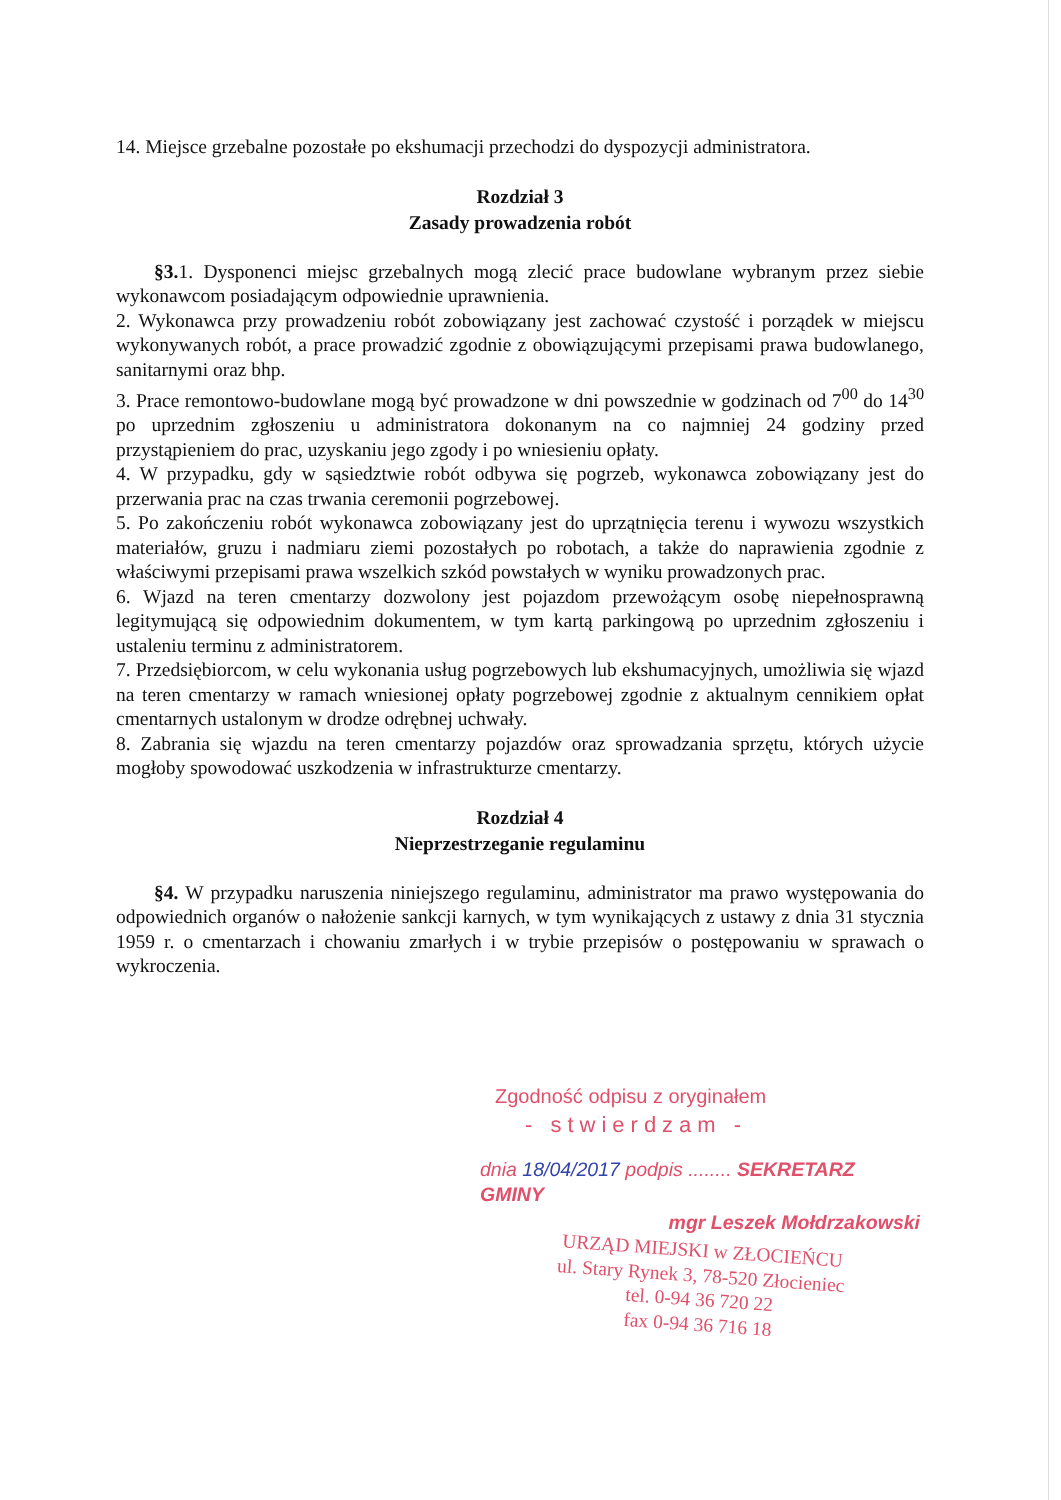14. Miejsce grzebalne pozostałe po ekshumacji przechodzi do dyspozycji administratora.
Rozdział 3
Zasady prowadzenia robót
§3. 1. Dysponenci miejsc grzebalnych mogą zlecić prace budowlane wybranym przez siebie wykonawcom posiadającym odpowiednie uprawnienia.
2. Wykonawca przy prowadzeniu robót zobowiązany jest zachować czystość i porządek w miejscu wykonywanych robót, a prace prowadzić zgodnie z obowiązującymi przepisami prawa budowlanego, sanitarnymi oraz bhp.
3. Prace remontowo-budowlane mogą być prowadzone w dni powszednie w godzinach od 7<sup>00</sup> do 14<sup>30</sup> po uprzednim zgłoszeniu u administratora dokonanym na co najmniej 24 godziny przed przystąpieniem do prac, uzyskaniu jego zgody i po wniesieniu opłaty.
4. W przypadku, gdy w sąsiedztwie robót odbywa się pogrzeb, wykonawca zobowiązany jest do przerwania prac na czas trwania ceremonii pogrzebowej.
5. Po zakończeniu robót wykonawca zobowiązany jest do uprzątnięcia terenu i wywozu wszystkich materiałów, gruzu i nadmiaru ziemi pozostałych po robotach, a także do naprawienia zgodnie z właściwymi przepisami prawa wszelkich szkód powstałych w wyniku prowadzonych prac.
6. Wjazd na teren cmentarzy dozwolony jest pojazdom przewożącym osobę niepełnosprawną legitymującą się odpowiednim dokumentem, w tym kartą parkingową po uprzednim zgłoszeniu i ustaleniu terminu z administratorem.
7. Przedsiębiorcom, w celu wykonania usług pogrzebowych lub ekshumacyjnych, umożliwia się wjazd na teren cmentarzy w ramach wniesionej opłaty pogrzebowej zgodnie z aktualnym cennikiem opłat cmentarnych ustalonym w drodze odrębnej uchwały.
8. Zabrania się wjazdu na teren cmentarzy pojazdów oraz sprowadzania sprzętu, których użycie mogłoby spowodować uszkodzenia w infrastrukturze cmentarzy.
Rozdział 4
Nieprzestrzeganie regulaminu
§4. W przypadku naruszenia niniejszego regulaminu, administrator ma prawo występowania do odpowiednich organów o nałożenie sankcji karnych, w tym wynikających z ustawy z dnia 31 stycznia 1959 r. o cmentarzach i chowaniu zmarłych i w trybie przepisów o postępowaniu w sprawach o wykroczenia.
Zgodność odpisu z oryginałem
- stwierdzam -
dnia 18/04/2017 podpis ........ SEKRETARZ GMINY
mgr Leszek Mołdrzakowski
URZĄD MIEJSKI w ZŁOCIEŃCU
ul. Stary Rynek 3, 78-520 Złocieniec
tel. 0-94 36 720 22
fax 0-94 36 716 18